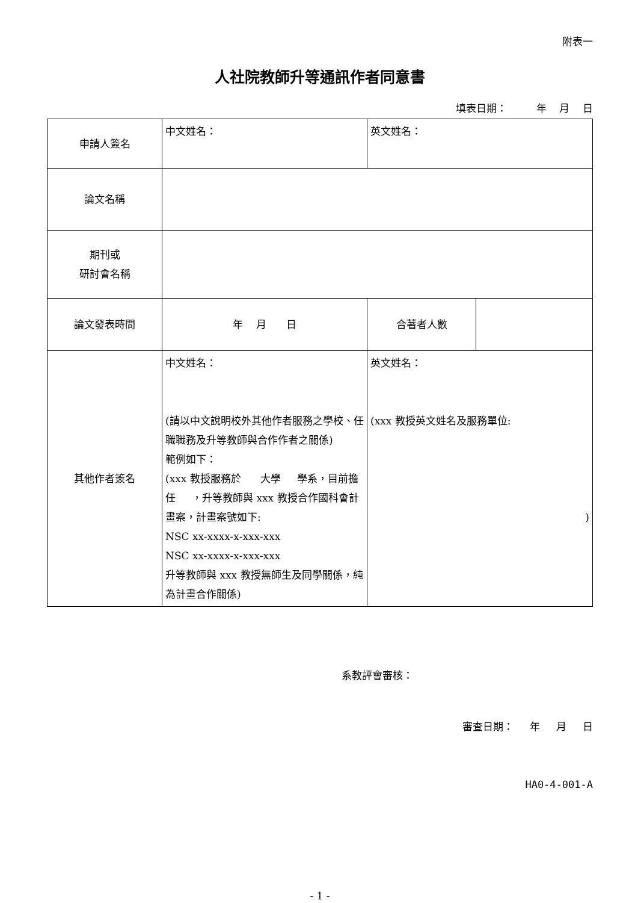附表一
人社院教師升等通訊作者同意書
填表日期： 年 月 日
| 申請人簽名 | 中文姓名： | 英文姓名： | |
| 論文名稱 | | | |
| 期刊或 研討會名稱 | | | |
| 論文發表時間 | 年 月 日 | 合著者人數 | |
| 其他作者簽名 | 中文姓名： (請以中文說明校外其他作者服務之學校、任職職務及升等教師與合作作者之關係) 範例如下： (xxx 教授服務於 大學 學系，目前擔任 ，升等教師與 xxx 教授合作國科會計畫案，計畫案號如下: NSC xx-xxxx-x-xxx-xxx NSC xx-xxxx-x-xxx-xxx 升等教師與 xxx 教授無師生及同學關係，純為計畫合作關係) | 英文姓名： (xxx 教授英文姓名及服務單位: ) | |
系教評會審核：
審查日期： 年 月 日
HA0-4-001-A
- 1 -